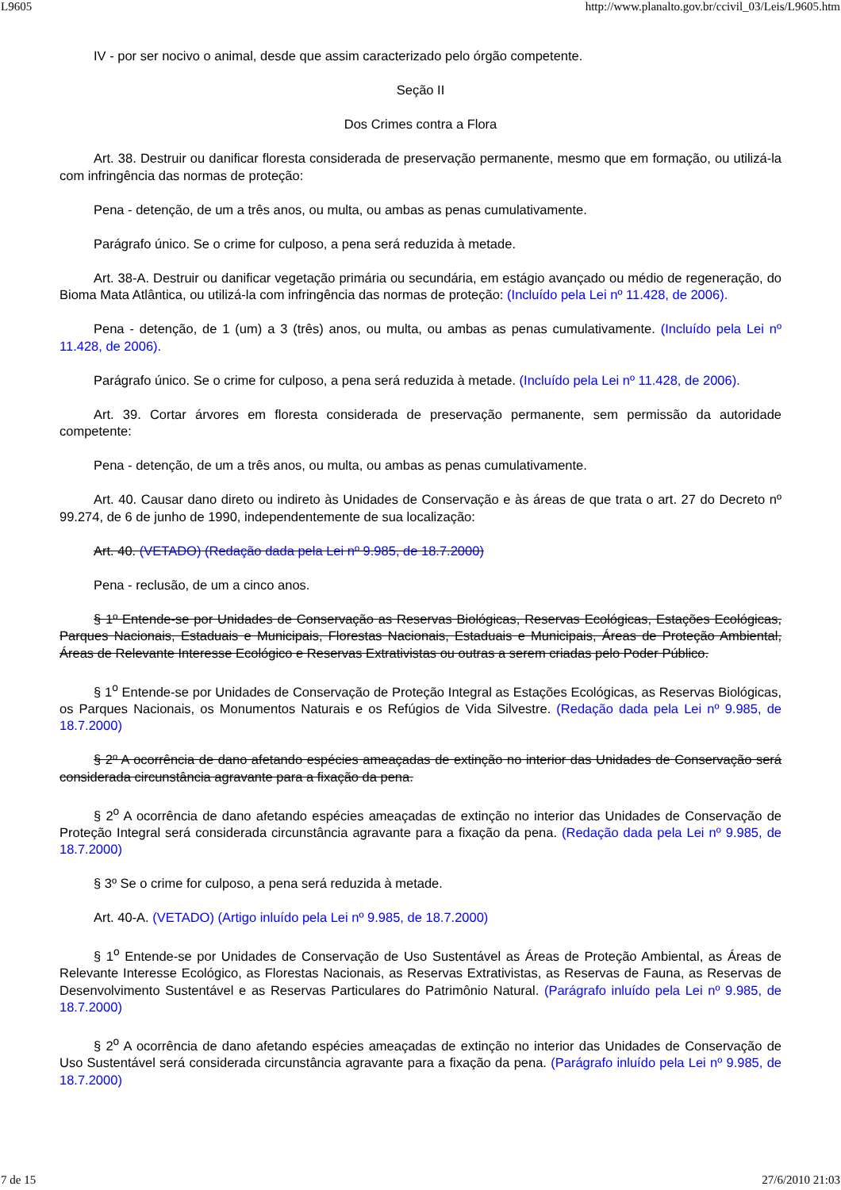L9605 http://www.planalto.gov.br/ccivil_03/Leis/L9605.htm
IV - por ser nocivo o animal, desde que assim caracterizado pelo órgão competente.
Seção II
Dos Crimes contra a Flora
Art. 38. Destruir ou danificar floresta considerada de preservação permanente, mesmo que em formação, ou utilizá-la com infringência das normas de proteção:
Pena - detenção, de um a três anos, ou multa, ou ambas as penas cumulativamente.
Parágrafo único. Se o crime for culposo, a pena será reduzida à metade.
Art. 38-A. Destruir ou danificar vegetação primária ou secundária, em estágio avançado ou médio de regeneração, do Bioma Mata Atlântica, ou utilizá-la com infringência das normas de proteção: (Incluído pela Lei nº 11.428, de 2006).
Pena - detenção, de 1 (um) a 3 (três) anos, ou multa, ou ambas as penas cumulativamente. (Incluído pela Lei nº 11.428, de 2006).
Parágrafo único. Se o crime for culposo, a pena será reduzida à metade. (Incluído pela Lei nº 11.428, de 2006).
Art. 39. Cortar árvores em floresta considerada de preservação permanente, sem permissão da autoridade competente:
Pena - detenção, de um a três anos, ou multa, ou ambas as penas cumulativamente.
Art. 40. Causar dano direto ou indireto às Unidades de Conservação e às áreas de que trata o art. 27 do Decreto nº 99.274, de 6 de junho de 1990, independentemente de sua localização:
Art. 40. (VETADO) (Redação dada pela Lei nº 9.985, de 18.7.2000)
Pena - reclusão, de um a cinco anos.
§ 1º Entende-se por Unidades de Conservação as Reservas Biológicas, Reservas Ecológicas, Estações Ecológicas, Parques Nacionais, Estaduais e Municipais, Florestas Nacionais, Estaduais e Municipais, Áreas de Proteção Ambiental, Áreas de Relevante Interesse Ecológico e Reservas Extrativistas ou outras a serem criadas pelo Poder Público.
§ 1<sup>o</sup> Entende-se por Unidades de Conservação de Proteção Integral as Estações Ecológicas, as Reservas Biológicas, os Parques Nacionais, os Monumentos Naturais e os Refúgios de Vida Silvestre. (Redação dada pela Lei nº 9.985, de 18.7.2000)
§ 2º A ocorrência de dano afetando espécies ameaçadas de extinção no interior das Unidades de Conservação será considerada circunstância agravante para a fixação da pena.
§ 2<sup>o</sup> A ocorrência de dano afetando espécies ameaçadas de extinção no interior das Unidades de Conservação de Proteção Integral será considerada circunstância agravante para a fixação da pena. (Redação dada pela Lei nº 9.985, de 18.7.2000)
§ 3º Se o crime for culposo, a pena será reduzida à metade.
Art. 40-A. (VETADO) (Artigo inluído pela Lei nº 9.985, de 18.7.2000)
§ 1<sup>o</sup> Entende-se por Unidades de Conservação de Uso Sustentável as Áreas de Proteção Ambiental, as Áreas de Relevante Interesse Ecológico, as Florestas Nacionais, as Reservas Extrativistas, as Reservas de Fauna, as Reservas de Desenvolvimento Sustentável e as Reservas Particulares do Patrimônio Natural. (Parágrafo inluído pela Lei nº 9.985, de 18.7.2000)
§ 2<sup>o</sup> A ocorrência de dano afetando espécies ameaçadas de extinção no interior das Unidades de Conservação de Uso Sustentável será considerada circunstância agravante para a fixação da pena. (Parágrafo inluído pela Lei nº 9.985, de 18.7.2000)
7 de 15 27/6/2010 21:03